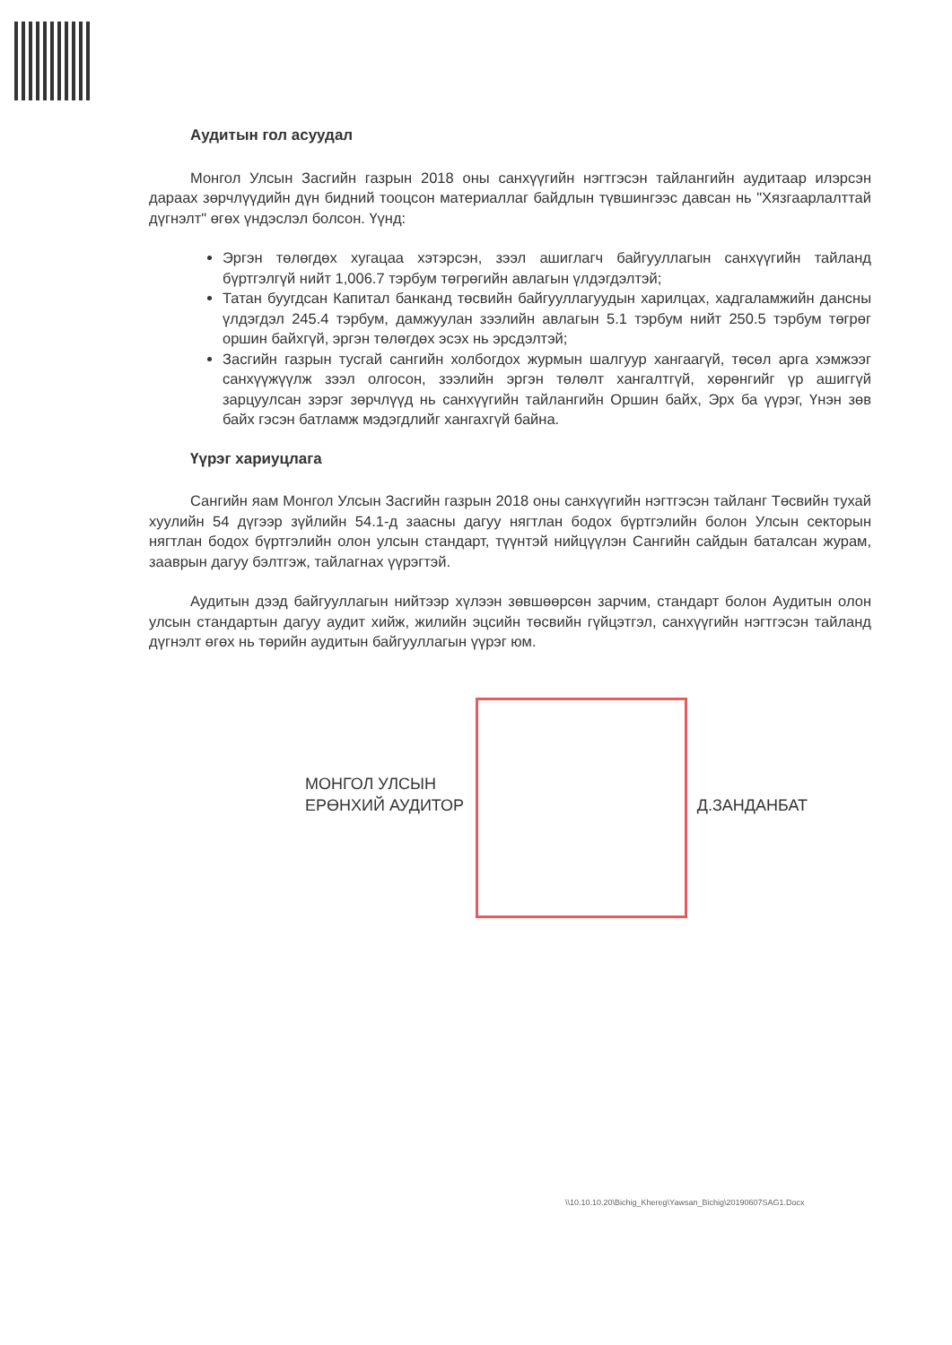Аудитын гол асуудал
Монгол Улсын Засгийн газрын 2018 оны санхүүгийн нэгтгэсэн тайлангийн аудитаар илэрсэн дараах зөрчлүүдийн дүн бидний тооцсон материаллаг байдлын түвшингээс давсан нь "Хязгаарлалттай дүгнэлт" өгөх үндэслэл болсон. Үүнд:
Эргэн төлөгдөх хугацаа хэтэрсэн, зээл ашиглагч байгууллагын санхүүгийн тайланд бүртгэлгүй нийт 1,006.7 тэрбум төгрөгийн авлагын үлдэгдэлтэй;
Татан буугдсан Капитал банканд төсвийн байгууллагуудын харилцах, хадгаламжийн дансны үлдэгдэл 245.4 тэрбум, дамжуулан зээлийн авлагын 5.1 тэрбум нийт 250.5 тэрбум төгрөг оршин байхгүй, эргэн төлөгдөх эсэх нь эрсдэлтэй;
Засгийн газрын тусгай сангийн холбогдох журмын шалгуур хангаагүй, төсөл арга хэмжээг санхүүжүүлж зээл олгосон, зээлийн эргэн төлөлт хангалтгүй, хөрөнгийг үр ашиггүй зарцуулсан зэрэг зөрчлүүд нь санхүүгийн тайлангийн Оршин байх, Эрх ба үүрэг, Үнэн зөв байх гэсэн батламж мэдэгдлийг хангахгүй байна.
Үүрэг хариуцлага
Сангийн яам Монгол Улсын Засгийн газрын 2018 оны санхүүгийн нэгтгэсэн тайланг Төсвийн тухай хуулийн 54 дүгээр зүйлийн 54.1-д заасны дагуу нягтлан бодох бүртгэлийн болон Улсын секторын нягтлан бодох бүртгэлийн олон улсын стандарт, түүнтэй нийцүүлэн Сангийн сайдын баталсан журам, зааврын дагуу бэлтгэж, тайлагнах үүрэгтэй.
Аудитын дээд байгууллагын нийтээр хүлээн зөвшөөрсөн зарчим, стандарт болон Аудитын олон улсын стандартын дагуу аудит хийж, жилийн эцсийн төсвийн гүйцэтгэл, санхүүгийн нэгтгэсэн тайланд дүгнэлт өгөх нь төрийн аудитын байгууллагын үүрэг юм.
МОНГОЛ УЛСЫН
ЕРӨНХИЙ АУДИТОР
Д.ЗАНДАНБАТ
\\10.10.10.20\Bichig_Khereg\Yawsan_Bichig\20190607SAG1.Docx